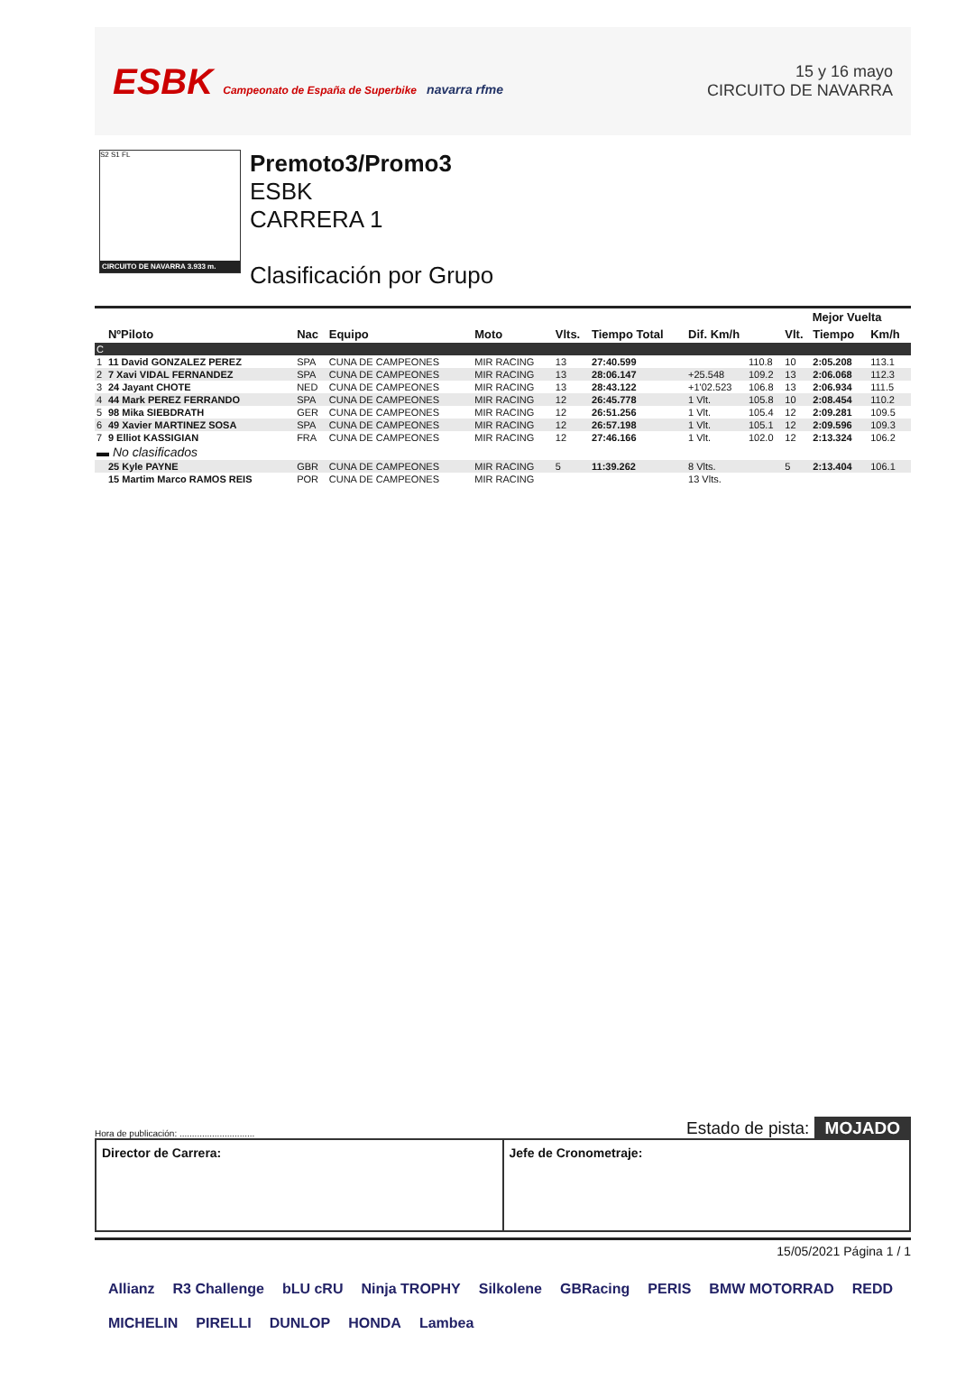ESBK Campeonato de España de Superbike navarra rfme
15 y 16 mayo
CIRCUITO DE NAVARRA
S2 S1 FL
CIRCUITO DE NAVARRA 3.933 m.
Premoto3/Promo3
ESBK
CARRERA 1
Clasificación por Grupo
| | | | | | | | | | Mejor Vuelta | | |
| --- | --- | --- | --- | --- | --- | --- | --- | --- | --- | --- | --- |
| | NºPiloto | Nac | Equipo | Moto | Vlts. | Tiempo Total | Dif. Km/h | | Vlt. | Tiempo | Km/h |
| C | | | | | | | | | | | |
| 1 | 11 David GONZALEZ PEREZ | SPA | CUNA DE CAMPEONES | MIR RACING | 13 | 27:40.599 | | 110.8 | 10 | 2:05.208 | 113.1 |
| 2 | 7 Xavi VIDAL FERNANDEZ | SPA | CUNA DE CAMPEONES | MIR RACING | 13 | 28:06.147 | +25.548 | 109.2 | 13 | 2:06.068 | 112.3 |
| 3 | 24 Jayant CHOTE | NED | CUNA DE CAMPEONES | MIR RACING | 13 | 28:43.122 | +1'02.523 | 106.8 | 13 | 2:06.934 | 111.5 |
| 4 | 44 Mark PEREZ FERRANDO | SPA | CUNA DE CAMPEONES | MIR RACING | 12 | 26:45.778 | 1 Vlt. | 105.8 | 10 | 2:08.454 | 110.2 |
| 5 | 98 Mika SIEBDRATH | GER | CUNA DE CAMPEONES | MIR RACING | 12 | 26:51.256 | 1 Vlt. | 105.4 | 12 | 2:09.281 | 109.5 |
| 6 | 49 Xavier MARTINEZ SOSA | SPA | CUNA DE CAMPEONES | MIR RACING | 12 | 26:57.198 | 1 Vlt. | 105.1 | 12 | 2:09.596 | 109.3 |
| 7 | 9 Elliot KASSIGIAN | FRA | CUNA DE CAMPEONES | MIR RACING | 12 | 27:46.166 | 1 Vlt. | 102.0 | 12 | 2:13.324 | 106.2 |
| ▬ No clasificados | | | | | | | | | | | |
| | 25 Kyle PAYNE | GBR | CUNA DE CAMPEONES | MIR RACING | 5 | 11:39.262 | 8 Vlts. | | 5 | 2:13.404 | 106.1 |
| | 15 Martim Marco RAMOS REIS | POR | CUNA DE CAMPEONES | MIR RACING | | | 13 Vlts. | | | | |
Hora de publicación: .............................. Estado de pista: MOJADO
Director de Carrera: Jefe de Cronometraje:
15/05/2021 Página 1 / 1
Allianz R3 Challenge bLU cRU Ninja TROPHY Silkolene GBRacing PERIS BMW MOTORRAD REDD MICHELIN PIRELLI DUNLOP HONDA Lambea